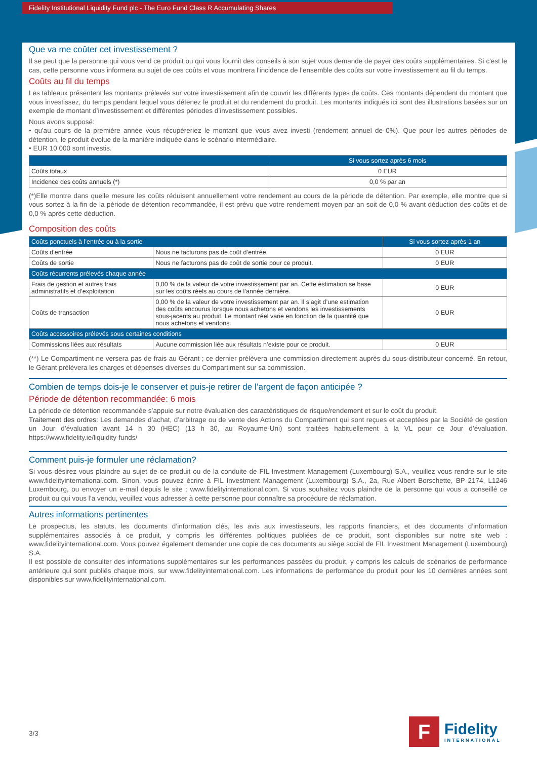Fidelity Institutional Liquidity Fund plc - The Euro Fund Class R Accumulating Shares
Que va me coûter cet investissement ?
Il se peut que la personne qui vous vend ce produit ou qui vous fournit des conseils à son sujet vous demande de payer des coûts supplémentaires. Si c'est le cas, cette personne vous informera au sujet de ces coûts et vous montrera l'incidence de l'ensemble des coûts sur votre investissement au fil du temps.
Coûts au fil du temps
Les tableaux présentent les montants prélevés sur votre investissement afin de couvrir les différents types de coûts. Ces montants dépendent du montant que vous investissez, du temps pendant lequel vous détenez le produit et du rendement du produit. Les montants indiqués ici sont des illustrations basées sur un exemple de montant d’investissement et différentes périodes d’investissement possibles.
Nous avons supposé:
• qu'au cours de la première année vous récupéreriez le montant que vous avez investi (rendement annuel de 0%). Que pour les autres périodes de détention, le produit évolue de la manière indiquée dans le scénario intermédiaire.
• EUR 10 000 sont investis.
| | Si vous sortez après 6 mois |
| --- | --- |
| Coûts totaux | 0 EUR |
| Incidence des coûts annuels (*) | 0,0 % par an |
(*)Elle montre dans quelle mesure les coûts réduisent annuellement votre rendement au cours de la période de détention. Par exemple, elle montre que si vous sortez à la fin de la période de détention recommandée, il est prévu que votre rendement moyen par an soit de 0,0 % avant déduction des coûts et de 0,0 % après cette déduction.
Composition des coûts
| Coûts ponctuels à l’entrée ou à la sortie | | Si vous sortez après 1 an |
| --- | --- | --- |
| Coûts d’entrée | Nous ne facturons pas de coût d’entrée. | 0 EUR |
| Coûts de sortie | Nous ne facturons pas de coût de sortie pour ce produit. | 0 EUR |
| Coûts récurrents prélevés chaque année | | |
| Frais de gestion et autres frais administratifs et d’exploitation | 0,00 % de la valeur de votre investissement par an. Cette estimation se base sur les coûts réels au cours de l’année dernière. | 0 EUR |
| Coûts de transaction | 0,00 % de la valeur de votre investissement par an. Il s’agit d’une estimation des coûts encourus lorsque nous achetons et vendons les investissements sous-jacents au produit. Le montant réel varie en fonction de la quantité que nous achetons et vendons. | 0 EUR |
| Coûts accessoires prélevés sous certaines conditions | | |
| Commissions liées aux résultats | Aucune commission liée aux résultats n’existe pour ce produit. | 0 EUR |
(**) Le Compartiment ne versera pas de frais au Gérant ; ce dernier prélèvera une commission directement auprès du sous-distributeur concerné. En retour, le Gérant prélèvera les charges et dépenses diverses du Compartiment sur sa commission.
Combien de temps dois-je le conserver et puis-je retirer de l’argent de façon anticipée ?
Période de détention recommandée: 6 mois
La période de détention recommandée s’appuie sur notre évaluation des caractéristiques de risque/rendement et sur le coût du produit.
Traitement des ordres: Les demandes d’achat, d’arbitrage ou de vente des Actions du Compartiment qui sont reçues et acceptées par la Société de gestion un Jour d’évaluation avant 14 h 30 (HEC) (13 h 30, au Royaume-Uni) sont traitées habituellement à la VL pour ce Jour d’évaluation. https://www.fidelity.ie/liquidity-funds/
Comment puis-je formuler une réclamation?
Si vous désirez vous plaindre au sujet de ce produit ou de la conduite de FIL Investment Management (Luxembourg) S.A., veuillez vous rendre sur le site www.fidelityinternational.com. Sinon, vous pouvez écrire à FIL Investment Management (Luxembourg) S.A., 2a, Rue Albert Borschette, BP 2174, L1246 Luxembourg, ou envoyer un e-mail depuis le site : www.fidelityinternational.com. Si vous souhaitez vous plaindre de la personne qui vous a conseillé ce produit ou qui vous l’a vendu, veuillez vous adresser à cette personne pour connaître sa procédure de réclamation.
Autres informations pertinentes
Le prospectus, les statuts, les documents d’information clés, les avis aux investisseurs, les rapports financiers, et des documents d’information supplémentaires associés à ce produit, y compris les différentes politiques publiées de ce produit, sont disponibles sur notre site web : www.fidelityinternational.com. Vous pouvez également demander une copie de ces documents au siège social de FIL Investment Management (Luxembourg) S.A.
Il est possible de consulter des informations supplémentaires sur les performances passées du produit, y compris les calculs de scénarios de performance antérieure qui sont publiés chaque mois, sur www.fidelityinternational.com. Les informations de performance du produit pour les 10 dernières années sont disponibles sur www.fidelityinternational.com.
3/3
F
Fidelity
INTERNATIONAL